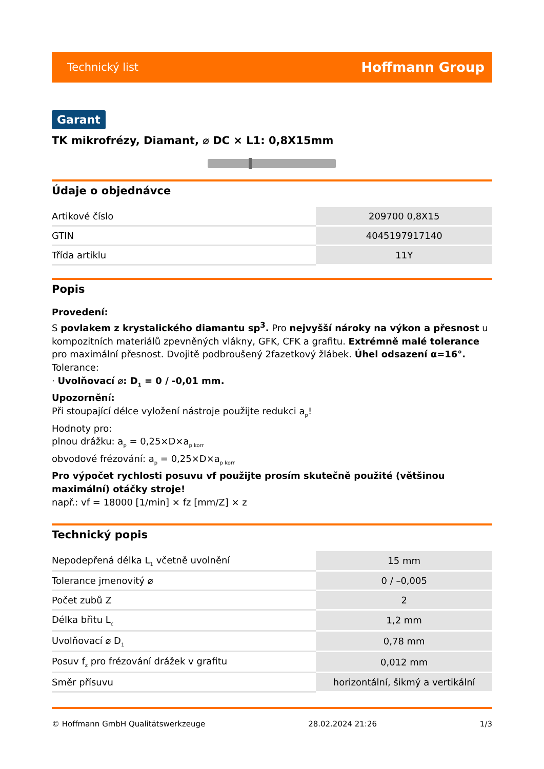Technický list Hoffmann Group
Garant
TK mikrofrézy, Diamant, ⌀ DC × L1: 0,8X15mm
Údaje o objednávce
| Artikové číslo | 209700 0,8X15 |
| GTIN | 4045197917140 |
| Třída artiklu | 11Y |
Popis
Provedení:
S povlakem z krystalického diamantu sp<sup>3</sup>. Pro nejvyšší nároky na výkon a přesnost u kompozitních materiálů zpevněných vlákny, GFK, CFK a grafitu. Extrémně malé tolerance pro maximální přesnost. Dvojitě podbroušený 2fazetkový žlábek. Úhel odsazení α=16°.
Tolerance:
· Uvolňovací ⌀: D<sub>1</sub> = 0 / -0,01 mm.
Upozornění:
Při stoupající délce vyložení nástroje použijte redukci a<sub>p</sub>!
Hodnoty pro:
plnou drážku: a<sub>p</sub> = 0,25×D×a<sub>p korr</sub>
obvodové frézování: a<sub>p</sub> = 0,25×D×a<sub>p korr</sub>
Pro výpočet rychlosti posuvu vf použijte prosím skutečně použité (většinou maximální) otáčky stroje!
např.: vf = 18000 [1/min] × fz [mm/Z] × z
Technický popis
| Nepodepřená délka L<sub>1</sub> včetně uvolnění | 15 mm |
| Tolerance jmenovitý ⌀ | 0 / –0,005 |
| Počet zubů Z | 2 |
| Délka břitu L<sub>c</sub> | 1,2 mm |
| Uvolňovací ⌀ D<sub>1</sub> | 0,78 mm |
| Posuv f<sub>z</sub> pro frézování drážek v grafitu | 0,012 mm |
| Směr přísuvu | horizontální, šikmý a vertikální |
© Hoffmann GmbH Qualitätswerkzeuge 28.02.2024 21:26 1/3